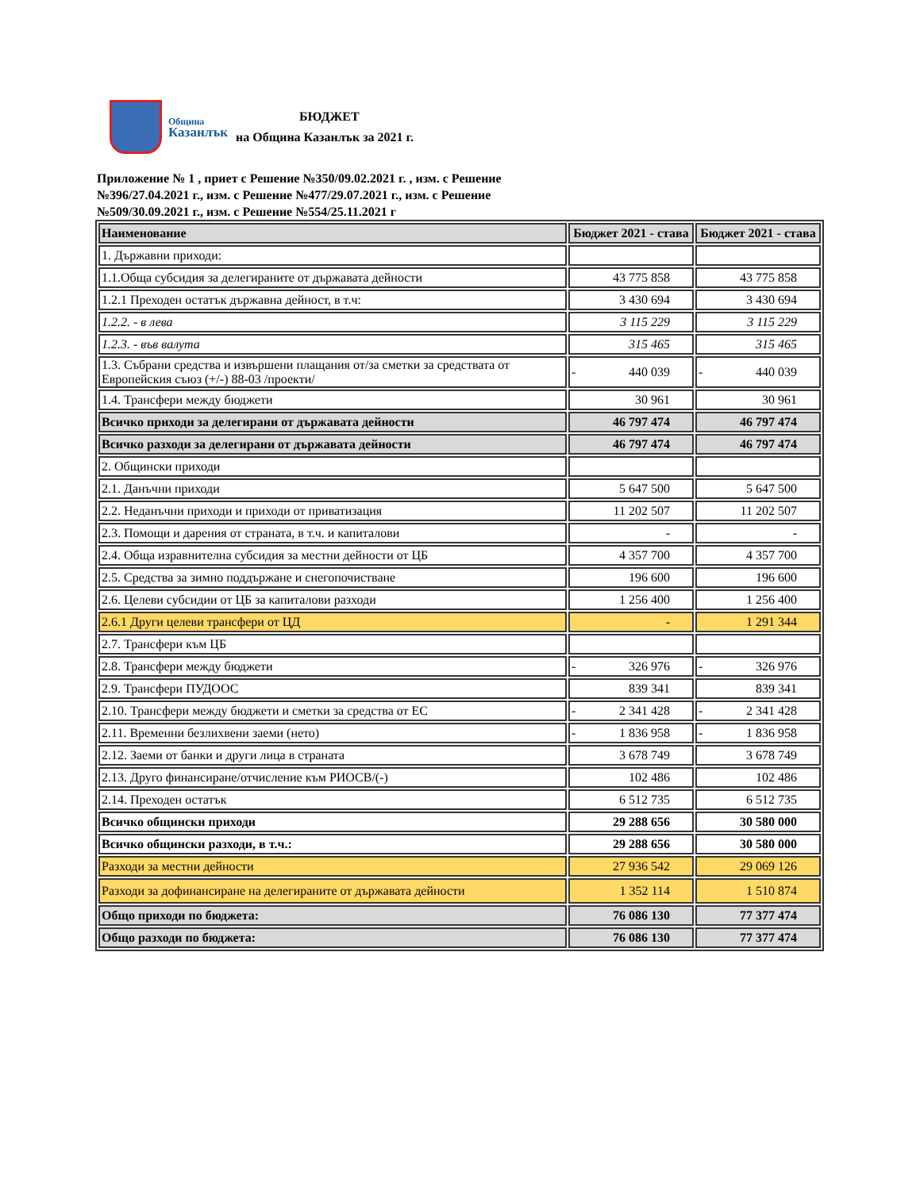Община
Казанлък
БЮДЖЕТ
на Община Казанлък за 2021 г.
Приложение № 1 , приет с Решение №350/09.02.2021 г. , изм. с Решение №396/27.04.2021 г., изм. с Решение №477/29.07.2021 г., изм. с Решение №509/30.09.2021 г., изм. с Решение №554/25.11.2021 г
| Наименование | Бюджет 2021 - става | Бюджет 2021 - става |
| --- | --- | --- |
| 1. Държавни приходи: | | |
| 1.1.Обща субсидия за делегираните от държавата дейности | 43 775 858 | 43 775 858 |
| 1.2.1 Преходен остатък държавна дейност, в т.ч: | 3 430 694 | 3 430 694 |
| 1.2.2. - в лева | 3 115 229 | 3 115 229 |
| 1.2.3. - във валута | 315 465 | 315 465 |
| 1.3. Събрани средства и извършени плащания от/за сметки за средствата от Европейския съюз (+/-) 88-03 /проекти/ | - 440 039 | - 440 039 |
| 1.4. Трансфери между бюджети | 30 961 | 30 961 |
| Всичко приходи за делегирани от държавата дейности | 46 797 474 | 46 797 474 |
| Всичко разходи за делегирани от държавата дейности | 46 797 474 | 46 797 474 |
| 2. Общински приходи | | |
| 2.1. Данъчни приходи | 5 647 500 | 5 647 500 |
| 2.2. Неданъчни приходи и приходи от приватизация | 11 202 507 | 11 202 507 |
| 2.3. Помощи и дарения от страната, в т.ч. и капиталови | - | - |
| 2.4. Обща изравнителна субсидия за местни дейности от ЦБ | 4 357 700 | 4 357 700 |
| 2.5. Средства за зимно поддържане и снегопочистване | 196 600 | 196 600 |
| 2.6. Целеви субсидии от ЦБ за капиталови разходи | 1 256 400 | 1 256 400 |
| 2.6.1 Други целеви трансфери от ЦД | - | 1 291 344 |
| 2.7. Трансфери към ЦБ | | |
| 2.8. Трансфери между бюджети | - 326 976 | - 326 976 |
| 2.9. Трансфери ПУДООС | 839 341 | 839 341 |
| 2.10. Трансфери между бюджети и сметки за средства от ЕС | - 2 341 428 | - 2 341 428 |
| 2.11. Временни безлихвени заеми (нето) | - 1 836 958 | - 1 836 958 |
| 2.12. Заеми от банки и други лица в страната | 3 678 749 | 3 678 749 |
| 2.13. Друго финансиране/отчисление към РИОСВ/(-) | 102 486 | 102 486 |
| 2.14. Преходен остатък | 6 512 735 | 6 512 735 |
| Всичко общински приходи | 29 288 656 | 30 580 000 |
| Всичко общински разходи, в т.ч.: | 29 288 656 | 30 580 000 |
| Разходи за местни дейности | 27 936 542 | 29 069 126 |
| Разходи за дофинансиране на делегираните от държавата дейности | 1 352 114 | 1 510 874 |
| Общо приходи по бюджета: | 76 086 130 | 77 377 474 |
| Общо разходи по бюджета: | 76 086 130 | 77 377 474 |